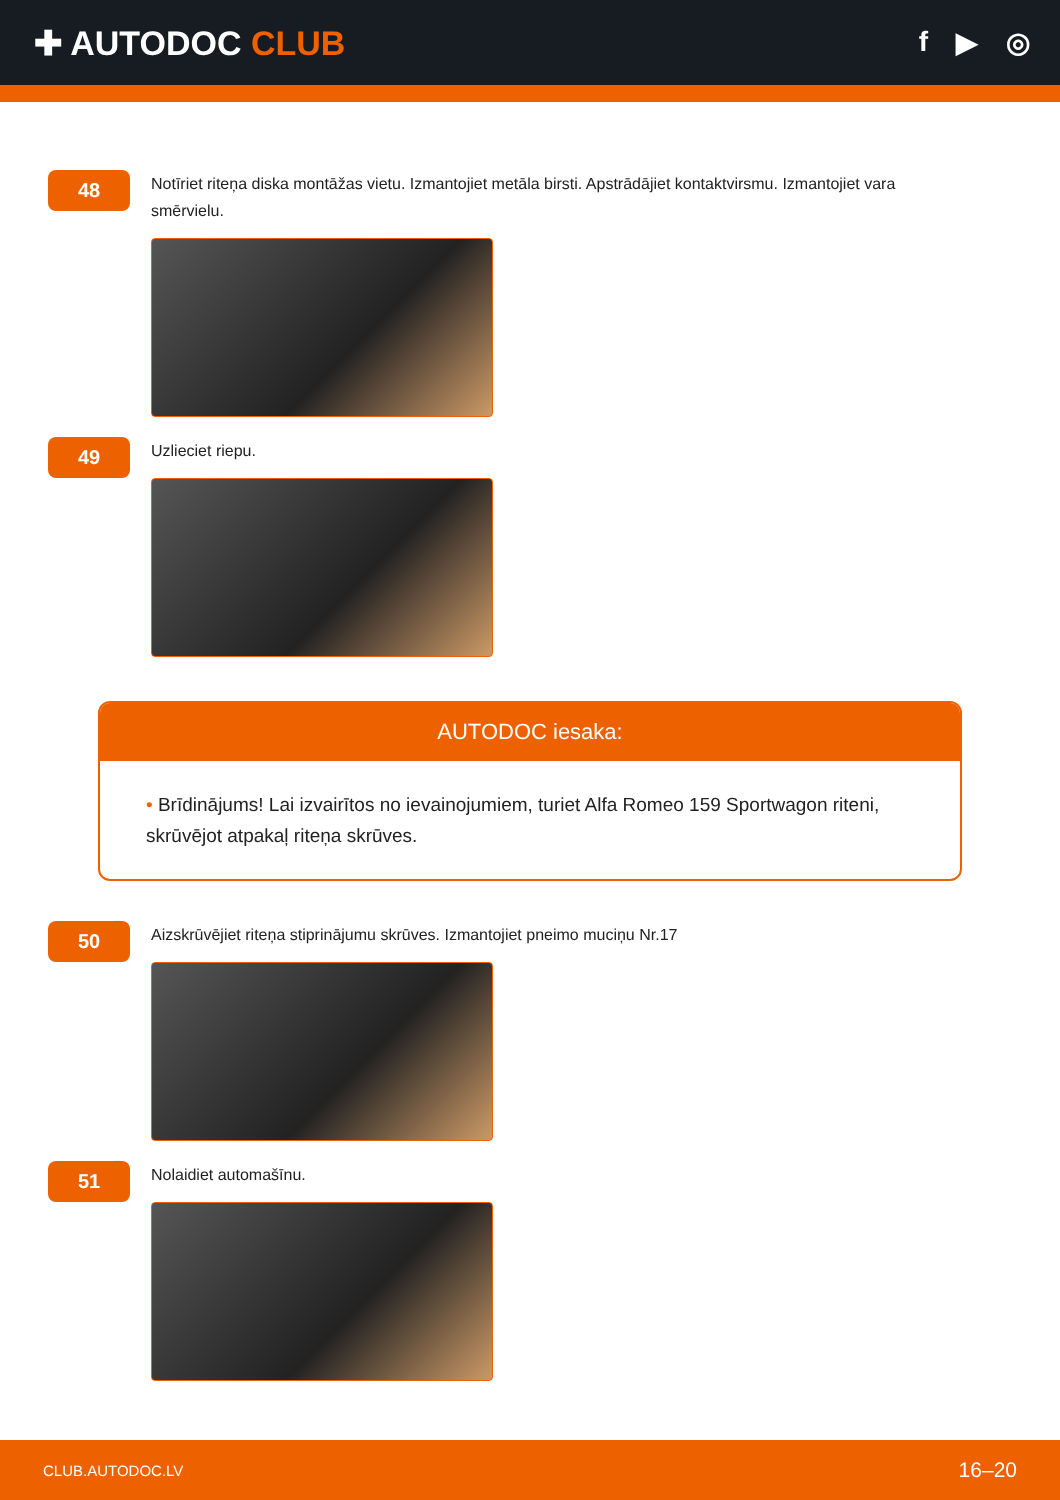✚ AUTODOC CLUB
f ▶ ◎
48
Notīriet riteņa diska montāžas vietu. Izmantojiet metāla birsti. Apstrādājiet kontaktvirsmu. Izmantojiet vara smērvielu.
49
Uzlieciet riepu.
AUTODOC iesaka:
• Brīdinājums! Lai izvairītos no ievainojumiem, turiet Alfa Romeo 159 Sportwagon riteni, skrūvējot atpakaļ riteņa skrūves.
50
Aizskrūvējiet riteņa stiprinājumu skrūves. Izmantojiet pneimo muciņu Nr.17
51
Nolaidiet automašīnu.
CLUB.AUTODOC.LV 16–20